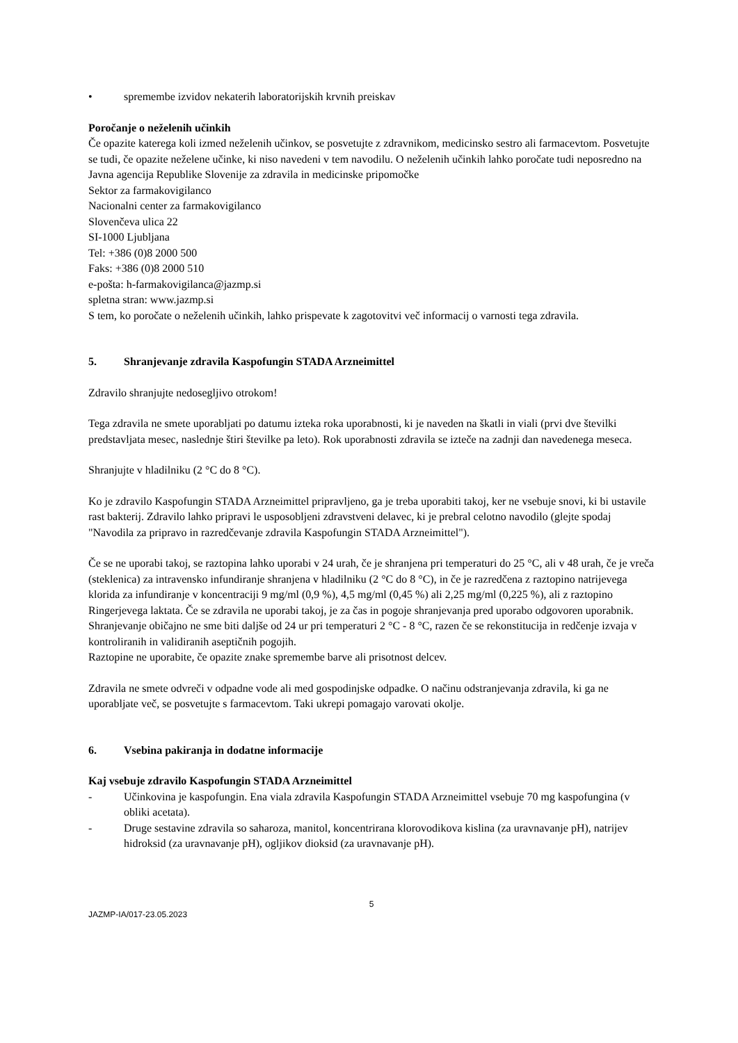• spremembe izvidov nekaterih laboratorijskih krvnih preiskav
Poročanje o neželenih učinkih
Če opazite katerega koli izmed neželenih učinkov, se posvetujte z zdravnikom, medicinsko sestro ali farmacevtom. Posvetujte se tudi, če opazite neželene učinke, ki niso navedeni v tem navodilu. O neželenih učinkih lahko poročate tudi neposredno na
Javna agencija Republike Slovenije za zdravila in medicinske pripomočke
Sektor za farmakovigilanco
Nacionalni center za farmakovigilanco
Slovenčeva ulica 22
SI-1000 Ljubljana
Tel: +386 (0)8 2000 500
Faks: +386 (0)8 2000 510
e-pošta: h-farmakovigilanca@jazmp.si
spletna stran: www.jazmp.si
S tem, ko poročate o neželenih učinkih, lahko prispevate k zagotovitvi več informacij o varnosti tega zdravila.
5. Shranjevanje zdravila Kaspofungin STADA Arzneimittel
Zdravilo shranjujte nedosegljivo otrokom!
Tega zdravila ne smete uporabljati po datumu izteka roka uporabnosti, ki je naveden na škatli in viali (prvi dve številki predstavljata mesec, naslednje štiri številke pa leto). Rok uporabnosti zdravila se izteče na zadnji dan navedenega meseca.
Shranjujte v hladilniku (2 °C do 8 °C).
Ko je zdravilo Kaspofungin STADA Arzneimittel pripravljeno, ga je treba uporabiti takoj, ker ne vsebuje snovi, ki bi ustavile rast bakterij. Zdravilo lahko pripravi le usposobljeni zdravstveni delavec, ki je prebral celotno navodilo (glejte spodaj "Navodila za pripravo in razredčevanje zdravila Kaspofungin STADA Arzneimittel").
Če se ne uporabi takoj, se raztopina lahko uporabi v 24 urah, če je shranjena pri temperaturi do 25 °C, ali v 48 urah, če je vreča (steklenica) za intravensko infundiranje shranjena v hladilniku (2 °C do 8 °C), in če je razredčena z raztopino natrijevega klorida za infundiranje v koncentraciji 9 mg/ml (0,9 %), 4,5 mg/ml (0,45 %) ali 2,25 mg/ml (0,225 %), ali z raztopino Ringerjevega laktata. Če se zdravila ne uporabi takoj, je za čas in pogoje shranjevanja pred uporabo odgovoren uporabnik. Shranjevanje običajno ne sme biti daljše od 24 ur pri temperaturi 2 °C - 8 °C, razen če se rekonstitucija in redčenje izvaja v kontroliranih in validiranih aseptičnih pogojih.
Raztopine ne uporabite, če opazite znake spremembe barve ali prisotnost delcev.
Zdravila ne smete odvreči v odpadne vode ali med gospodinjske odpadke. O načinu odstranjevanja zdravila, ki ga ne uporabljate več, se posvetujte s farmacevtom. Taki ukrepi pomagajo varovati okolje.
6. Vsebina pakiranja in dodatne informacije
Kaj vsebuje zdravilo Kaspofungin STADA Arzneimittel
- Učinkovina je kaspofungin. Ena viala zdravila Kaspofungin STADA Arzneimittel vsebuje 70 mg kaspofungina (v obliki acetata).
- Druge sestavine zdravila so saharoza, manitol, koncentrirana klorovodikova kislina (za uravnavanje pH), natrijev hidroksid (za uravnavanje pH), ogljikov dioksid (za uravnavanje pH).
5
JAZMP-IA/017-23.05.2023